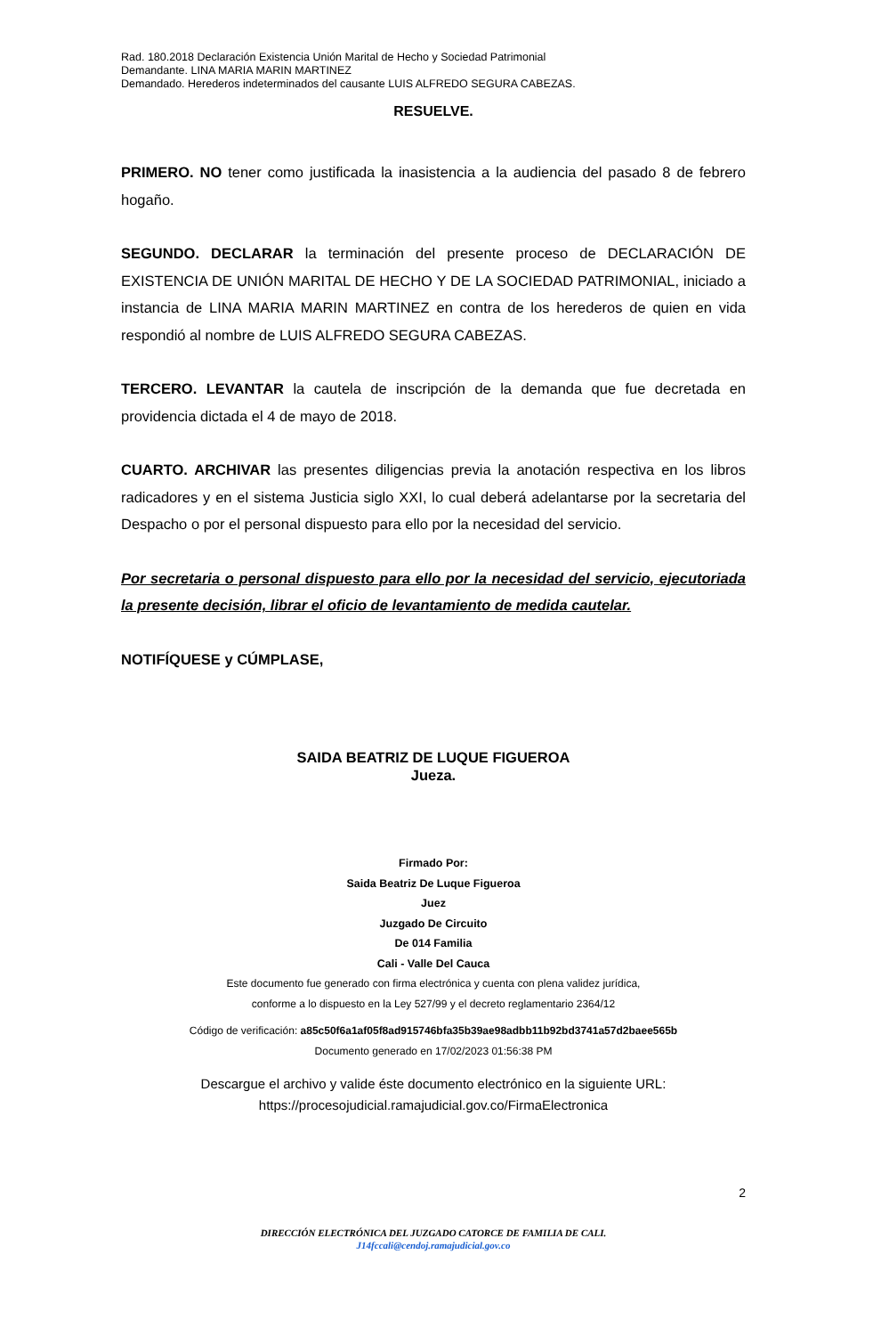Rad. 180.2018 Declaración Existencia Unión Marital de Hecho y Sociedad Patrimonial
Demandante. LINA MARIA MARIN MARTINEZ
Demandado. Herederos indeterminados del causante LUIS ALFREDO SEGURA CABEZAS.
RESUELVE.
PRIMERO. NO tener como justificada la inasistencia a la audiencia del pasado 8 de febrero hogaño.
SEGUNDO. DECLARAR la terminación del presente proceso de DECLARACIÓN DE EXISTENCIA DE UNIÓN MARITAL DE HECHO Y DE LA SOCIEDAD PATRIMONIAL, iniciado a instancia de LINA MARIA MARIN MARTINEZ en contra de los herederos de quien en vida respondió al nombre de LUIS ALFREDO SEGURA CABEZAS.
TERCERO. LEVANTAR la cautela de inscripción de la demanda que fue decretada en providencia dictada el 4 de mayo de 2018.
CUARTO. ARCHIVAR las presentes diligencias previa la anotación respectiva en los libros radicadores y en el sistema Justicia siglo XXI, lo cual deberá adelantarse por la secretaria del Despacho o por el personal dispuesto para ello por la necesidad del servicio.
Por secretaria o personal dispuesto para ello por la necesidad del servicio, ejecutoriada la presente decisión, librar el oficio de levantamiento de medida cautelar.
NOTIFÍQUESE y CÚMPLASE,
SAIDA BEATRIZ DE LUQUE FIGUEROA
Jueza.
Firmado Por:
Saida Beatriz De Luque Figueroa
Juez
Juzgado De Circuito
De 014 Familia
Cali - Valle Del Cauca
Este documento fue generado con firma electrónica y cuenta con plena validez jurídica,
conforme a lo dispuesto en la Ley 527/99 y el decreto reglamentario 2364/12
Código de verificación: a85c50f6a1af05f8ad915746bfa35b39ae98adbb11b92bd3741a57d2baee565b
Documento generado en 17/02/2023 01:56:38 PM
Descargue el archivo y valide éste documento electrónico en la siguiente URL:
https://procesojudicial.ramajudicial.gov.co/FirmaElectronica
2
DIRECCIÓN ELECTRÓNICA DEL JUZGADO CATORCE DE FAMILIA DE CALI.
J14fccali@cendoj.ramajudicial.gov.co